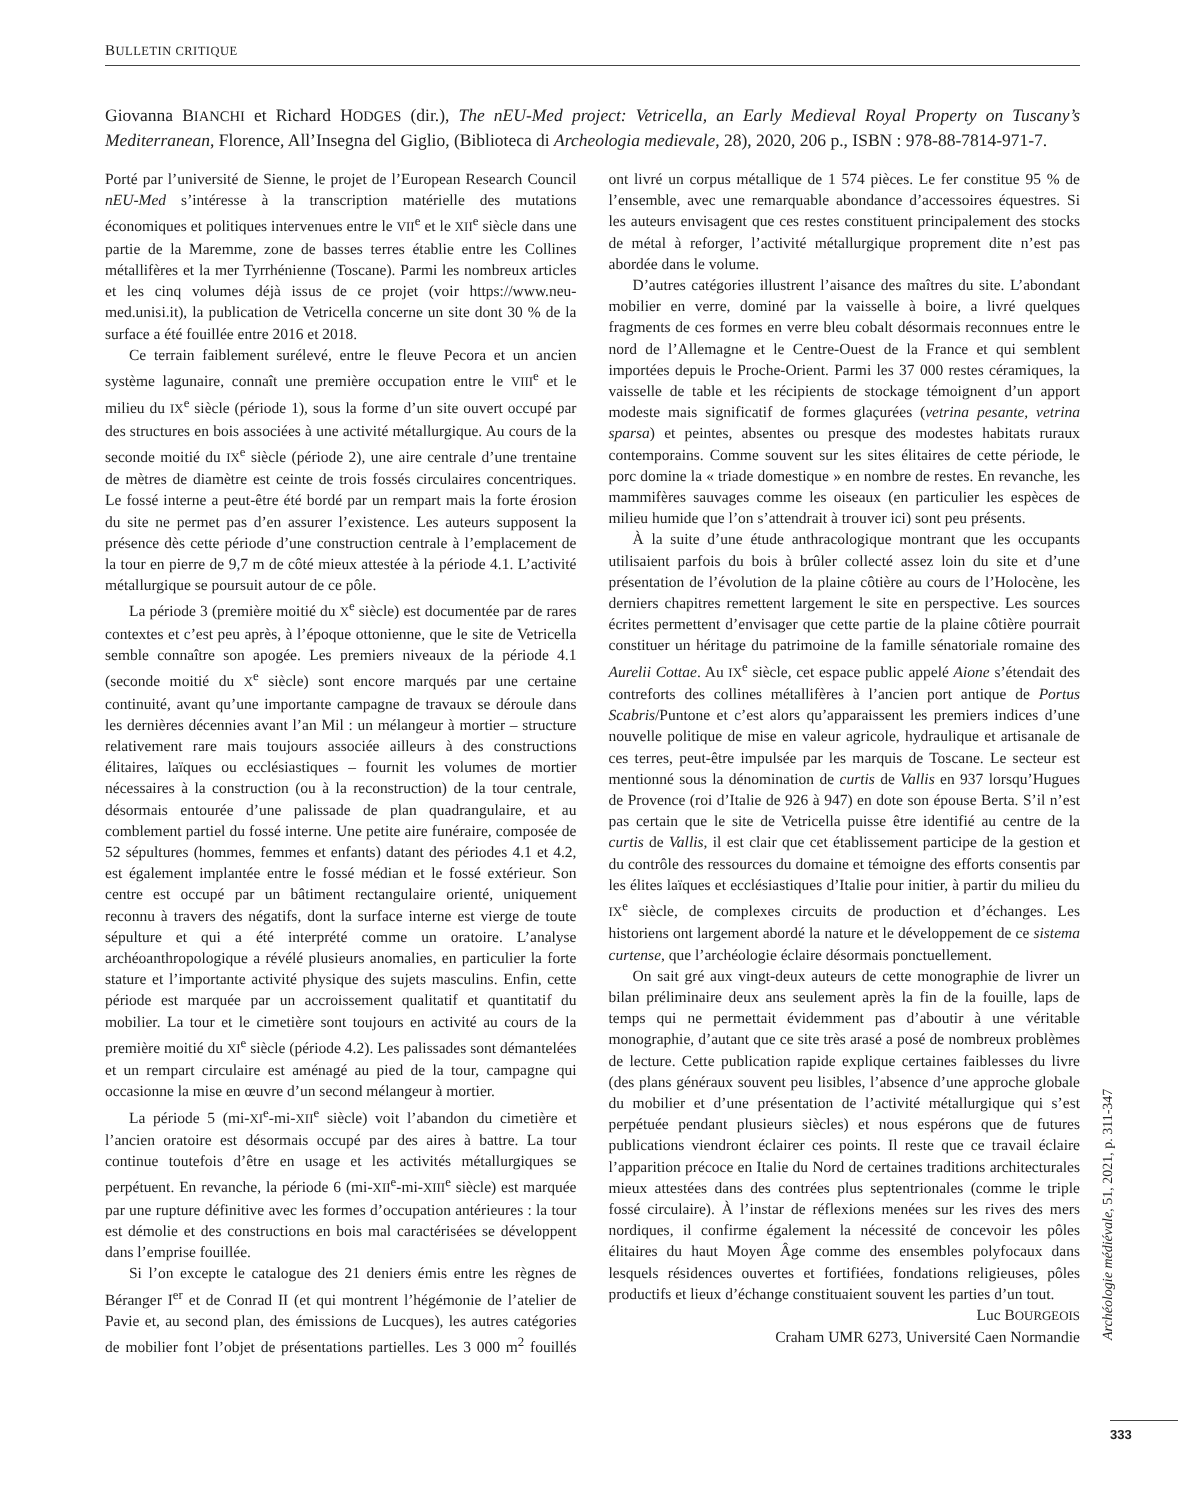BULLETIN CRITIQUE
Giovanna BIANCHI et Richard HODGES (dir.), The nEU-Med project: Vetricella, an Early Medieval Royal Property on Tuscany’s Mediterranean, Florence, All’Insegna del Giglio, (Biblioteca di Archeologia medievale, 28), 2020, 206 p., ISBN : 978-88-7814-971-7.
Porté par l’université de Sienne, le projet de l’European Research Council nEU-Med s’intéresse à la transcription matérielle des mutations économiques et politiques intervenues entre le VII<sup>e</sup> et le XII<sup>e</sup> siècle dans une partie de la Maremme, zone de basses terres établie entre les Collines métallifères et la mer Tyrrhénienne (Toscane). Parmi les nombreux articles et les cinq volumes déjà issus de ce projet (voir https://www.neu-med.unisi.it), la publication de Vetricella concerne un site dont 30 % de la surface a été fouillée entre 2016 et 2018.
Ce terrain faiblement surélevé, entre le fleuve Pecora et un ancien système lagunaire, connaît une première occupation entre le VIII<sup>e</sup> et le milieu du IX<sup>e</sup> siècle (période 1), sous la forme d’un site ouvert occupé par des structures en bois associées à une activité métallurgique. Au cours de la seconde moitié du IX<sup>e</sup> siècle (période 2), une aire centrale d’une trentaine de mètres de diamètre est ceinte de trois fossés circulaires concentriques. Le fossé interne a peut-être été bordé par un rempart mais la forte érosion du site ne permet pas d’en assurer l’existence. Les auteurs supposent la présence dès cette période d’une construction centrale à l’emplacement de la tour en pierre de 9,7 m de côté mieux attestée à la période 4.1. L’activité métallurgique se poursuit autour de ce pôle.
La période 3 (première moitié du X<sup>e</sup> siècle) est documentée par de rares contextes et c’est peu après, à l’époque ottonienne, que le site de Vetricella semble connaître son apogée. Les premiers niveaux de la période 4.1 (seconde moitié du X<sup>e</sup> siècle) sont encore marqués par une certaine continuité, avant qu’une importante campagne de travaux se déroule dans les dernières décennies avant l’an Mil : un mélangeur à mortier – structure relativement rare mais toujours associée ailleurs à des constructions élitaires, laïques ou ecclésiastiques – fournit les volumes de mortier nécessaires à la construction (ou à la reconstruction) de la tour centrale, désormais entourée d’une palissade de plan quadrangulaire, et au comblement partiel du fossé interne. Une petite aire funéraire, composée de 52 sépultures (hommes, femmes et enfants) datant des périodes 4.1 et 4.2, est également implantée entre le fossé médian et le fossé extérieur. Son centre est occupé par un bâtiment rectangulaire orienté, uniquement reconnu à travers des négatifs, dont la surface interne est vierge de toute sépulture et qui a été interprété comme un oratoire. L’analyse archéoanthropologique a révélé plusieurs anomalies, en particulier la forte stature et l’importante activité physique des sujets masculins. Enfin, cette période est marquée par un accroissement qualitatif et quantitatif du mobilier. La tour et le cimetière sont toujours en activité au cours de la première moitié du XI<sup>e</sup> siècle (période 4.2). Les palissades sont démantelées et un rempart circulaire est aménagé au pied de la tour, campagne qui occasionne la mise en œuvre d’un second mélangeur à mortier.
La période 5 (mi-XI<sup>e</sup>-mi-XII<sup>e</sup> siècle) voit l’abandon du cimetière et l’ancien oratoire est désormais occupé par des aires à battre. La tour continue toutefois d’être en usage et les activités métallurgiques se perpétuent. En revanche, la période 6 (mi-XII<sup>e</sup>-mi-XIII<sup>e</sup> siècle) est marquée par une rupture définitive avec les formes d’occupation antérieures : la tour est démolie et des constructions en bois mal caractérisées se développent dans l’emprise fouillée.
Si l’on excepte le catalogue des 21 deniers émis entre les règnes de Béranger I<sup>er</sup> et de Conrad II (et qui montrent l’hégémonie de l’atelier de Pavie et, au second plan, des émissions de Lucques), les autres catégories de mobilier font l’objet de présentations partielles. Les 3 000 m<sup>2</sup> fouillés ont livré un corpus métallique de 1 574 pièces. Le fer constitue 95 % de l’ensemble, avec une remarquable abondance d’accessoires équestres. Si les auteurs envisagent que ces restes constituent principalement des stocks de métal à reforger, l’activité métallurgique proprement dite n’est pas abordée dans le volume.
D’autres catégories illustrent l’aisance des maîtres du site. L’abondant mobilier en verre, dominé par la vaisselle à boire, a livré quelques fragments de ces formes en verre bleu cobalt désormais reconnues entre le nord de l’Allemagne et le Centre-Ouest de la France et qui semblent importées depuis le Proche-Orient. Parmi les 37 000 restes céramiques, la vaisselle de table et les récipients de stockage témoignent d’un apport modeste mais significatif de formes glaçurées (vetrina pesante, vetrina sparsa) et peintes, absentes ou presque des modestes habitats ruraux contemporains. Comme souvent sur les sites élitaires de cette période, le porc domine la « triade domestique » en nombre de restes. En revanche, les mammifères sauvages comme les oiseaux (en particulier les espèces de milieu humide que l’on s’attendrait à trouver ici) sont peu présents.
À la suite d’une étude anthracologique montrant que les occupants utilisaient parfois du bois à brûler collecté assez loin du site et d’une présentation de l’évolution de la plaine côtière au cours de l’Holocène, les derniers chapitres remettent largement le site en perspective. Les sources écrites permettent d’envisager que cette partie de la plaine côtière pourrait constituer un héritage du patrimoine de la famille sénatoriale romaine des Aurelii Cottae. Au IX<sup>e</sup> siècle, cet espace public appelé Aione s’étendait des contreforts des collines métallifères à l’ancien port antique de Portus Scabris/Puntone et c’est alors qu’apparaissent les premiers indices d’une nouvelle politique de mise en valeur agricole, hydraulique et artisanale de ces terres, peut-être impulsée par les marquis de Toscane. Le secteur est mentionné sous la dénomination de curtis de Vallis en 937 lorsqu’Hugues de Provence (roi d’Italie de 926 à 947) en dote son épouse Berta. S’il n’est pas certain que le site de Vetricella puisse être identifié au centre de la curtis de Vallis, il est clair que cet établissement participe de la gestion et du contrôle des ressources du domaine et témoigne des efforts consentis par les élites laïques et ecclésiastiques d’Italie pour initier, à partir du milieu du IX<sup>e</sup> siècle, de complexes circuits de production et d’échanges. Les historiens ont largement abordé la nature et le développement de ce sistema curtense, que l’archéologie éclaire désormais ponctuellement.
On sait gré aux vingt-deux auteurs de cette monographie de livrer un bilan préliminaire deux ans seulement après la fin de la fouille, laps de temps qui ne permettait évidemment pas d’aboutir à une véritable monographie, d’autant que ce site très arasé a posé de nombreux problèmes de lecture. Cette publication rapide explique certaines faiblesses du livre (des plans généraux souvent peu lisibles, l’absence d’une approche globale du mobilier et d’une présentation de l’activité métallurgique qui s’est perpétuée pendant plusieurs siècles) et nous espérons que de futures publications viendront éclairer ces points. Il reste que ce travail éclaire l’apparition précoce en Italie du Nord de certaines traditions architecturales mieux attestées dans des contrées plus septentrionales (comme le triple fossé circulaire). À l’instar de réflexions menées sur les rives des mers nordiques, il confirme également la nécessité de concevoir les pôles élitaires du haut Moyen Âge comme des ensembles polyfocaux dans lesquels résidences ouvertes et fortifiées, fondations religieuses, pôles productifs et lieux d’échange constituaient souvent les parties d’un tout.
Luc BOURGEOIS
Craham UMR 6273, Université Caen Normandie
Archéologie médiévale, 51, 2021, p. 311-347
333